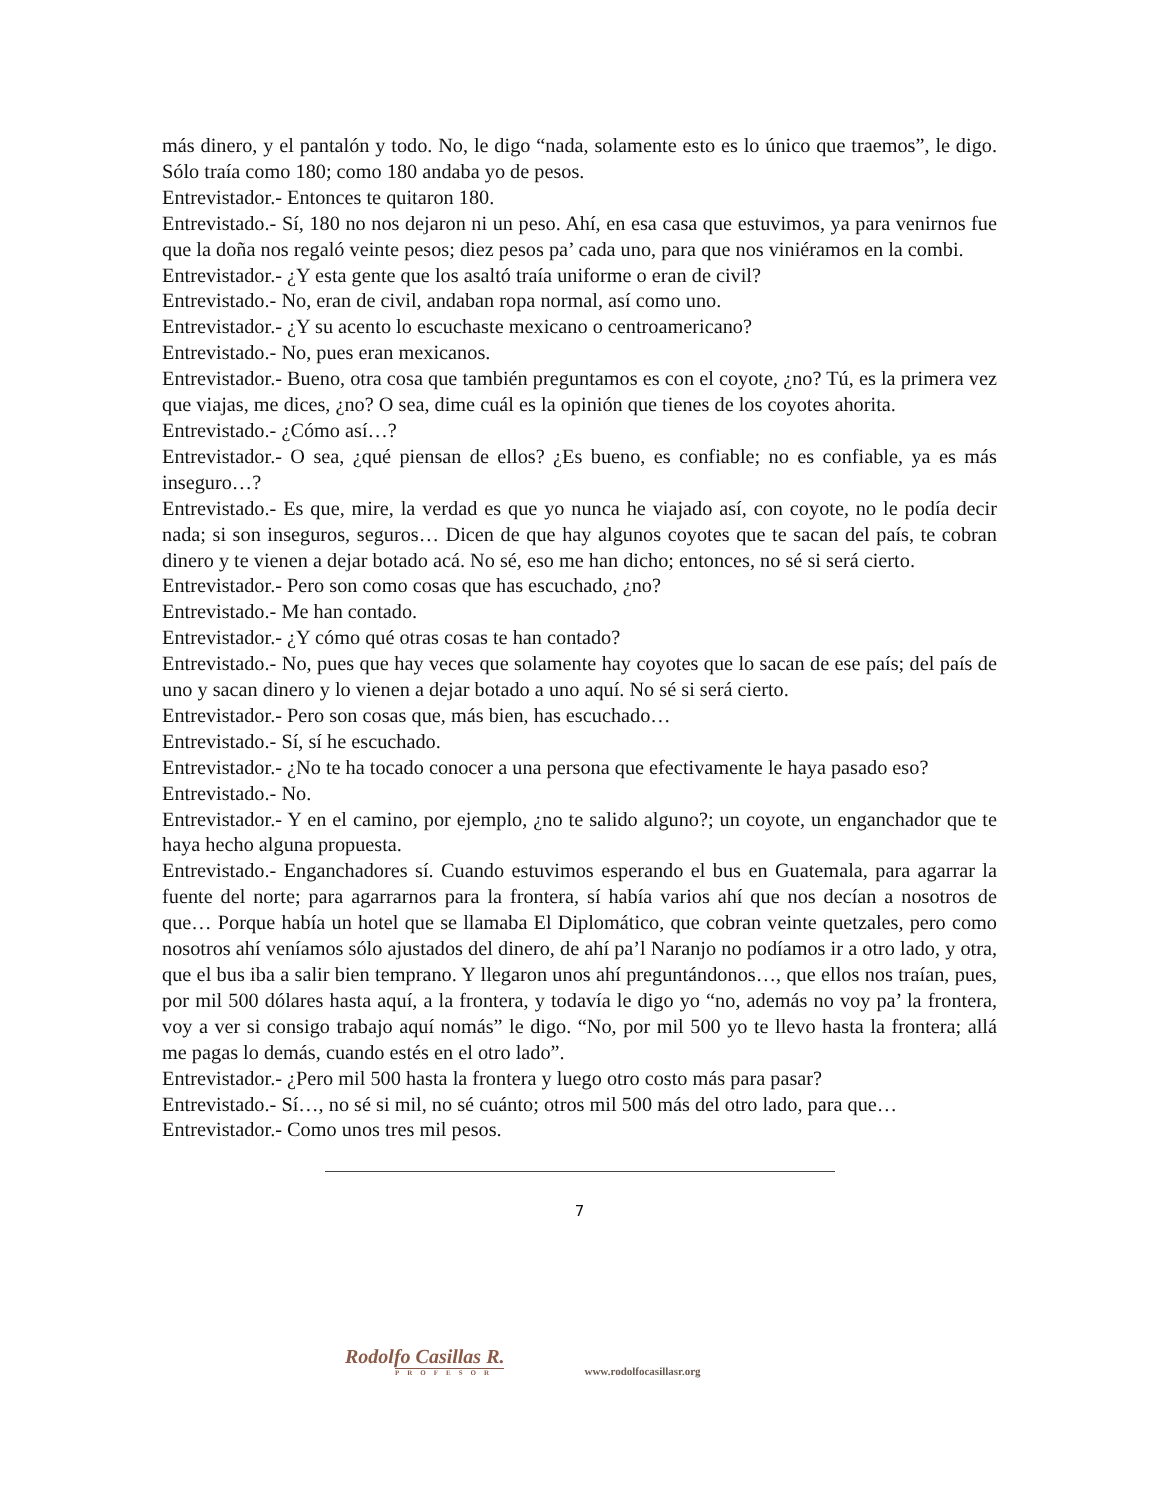más dinero, y el pantalón y todo. No, le digo “nada, solamente esto es lo único que traemos”, le digo. Sólo traía como 180; como 180 andaba yo de pesos.
Entrevistador.- Entonces te quitaron 180.
Entrevistado.- Sí, 180 no nos dejaron ni un peso. Ahí, en esa casa que estuvimos, ya para venirnos fue que la doña nos regaló veinte pesos; diez pesos pa’ cada uno, para que nos viniéramos en la combi.
Entrevistador.- ¿Y esta gente que los asaltó traía uniforme o eran de civil?
Entrevistado.- No, eran de civil, andaban ropa normal, así como uno.
Entrevistador.- ¿Y su acento lo escuchaste mexicano o centroamericano?
Entrevistado.- No, pues eran mexicanos.
Entrevistador.- Bueno, otra cosa que también preguntamos es con el coyote, ¿no? Tú, es la primera vez que viajas, me dices, ¿no? O sea, dime cuál es la opinión que tienes de los coyotes ahorita.
Entrevistado.- ¿Cómo así…?
Entrevistador.- O sea, ¿qué piensan de ellos? ¿Es bueno, es confiable; no es confiable, ya es más inseguro…?
Entrevistado.- Es que, mire, la verdad es que yo nunca he viajado así, con coyote, no le podía decir nada; si son inseguros, seguros… Dicen de que hay algunos coyotes que te sacan del país, te cobran dinero y te vienen a dejar botado acá. No sé, eso me han dicho; entonces, no sé si será cierto.
Entrevistador.- Pero son como cosas que has escuchado, ¿no?
Entrevistado.- Me han contado.
Entrevistador.- ¿Y cómo qué otras cosas te han contado?
Entrevistado.- No, pues que hay veces que solamente hay coyotes que lo sacan de ese país; del país de uno y sacan dinero y lo vienen a dejar botado a uno aquí. No sé si será cierto.
Entrevistador.- Pero son cosas que, más bien, has escuchado…
Entrevistado.- Sí, sí he escuchado.
Entrevistador.- ¿No te ha tocado conocer a una persona que efectivamente le haya pasado eso?
Entrevistado.- No.
Entrevistador.- Y en el camino, por ejemplo, ¿no te salido alguno?; un coyote, un enganchador que te haya hecho alguna propuesta.
Entrevistado.- Enganchadores sí. Cuando estuvimos esperando el bus en Guatemala, para agarrar la fuente del norte; para agarrarnos para la frontera, sí había varios ahí que nos decían a nosotros de que… Porque había un hotel que se llamaba El Diplomático, que cobran veinte quetzales, pero como nosotros ahí veníamos sólo ajustados del dinero, de ahí pa’l Naranjo no podíamos ir a otro lado, y otra, que el bus iba a salir bien temprano. Y llegaron unos ahí preguntándonos…, que ellos nos traían, pues, por mil 500 dólares hasta aquí, a la frontera, y todavía le digo yo “no, además no voy pa’ la frontera, voy a ver si consigo trabajo aquí nomás” le digo. “No, por mil 500 yo te llevo hasta la frontera; allá me pagas lo demás, cuando estés en el otro lado”.
Entrevistador.- ¿Pero mil 500 hasta la frontera y luego otro costo más para pasar?
Entrevistado.- Sí…, no sé si mil, no sé cuánto; otros mil 500 más del otro lado, para que…
Entrevistador.- Como unos tres mil pesos.
7
Rodolfo Casillas R.
PROFESOR
www.rodolfocasillasr.org